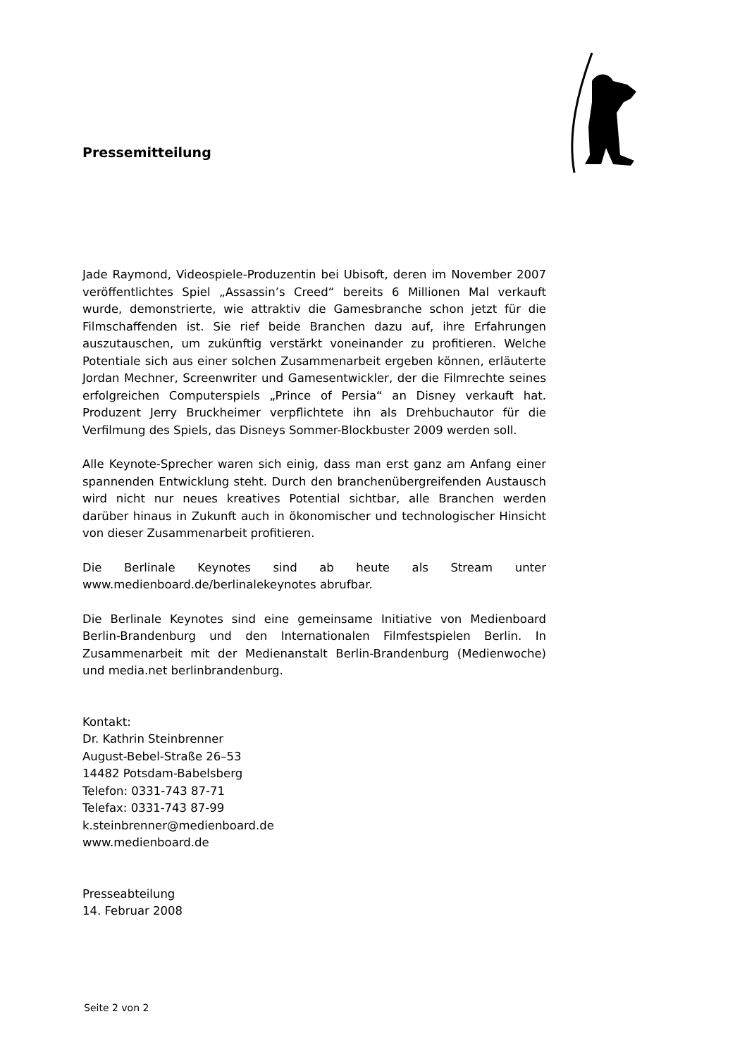Pressemitteilung
Jade Raymond, Videospiele-Produzentin bei Ubisoft, deren im November 2007 veröffentlichtes Spiel „Assassin’s Creed“ bereits 6 Millionen Mal verkauft wurde, demonstrierte, wie attraktiv die Gamesbranche schon jetzt für die Filmschaffenden ist. Sie rief beide Branchen dazu auf, ihre Erfahrungen auszutauschen, um zukünftig verstärkt voneinander zu profitieren. Welche Potentiale sich aus einer solchen Zusammenarbeit ergeben können, erläuterte Jordan Mechner, Screenwriter und Gamesentwickler, der die Filmrechte seines erfolgreichen Computerspiels „Prince of Persia“ an Disney verkauft hat. Produzent Jerry Bruckheimer verpflichtete ihn als Drehbuchautor für die Verfilmung des Spiels, das Disneys Sommer-Blockbuster 2009 werden soll.
Alle Keynote-Sprecher waren sich einig, dass man erst ganz am Anfang einer spannenden Entwicklung steht. Durch den branchenübergreifenden Austausch wird nicht nur neues kreatives Potential sichtbar, alle Branchen werden darüber hinaus in Zukunft auch in ökonomischer und technologischer Hinsicht von dieser Zusammenarbeit profitieren.
Die Berlinale Keynotes sind ab heute als Stream unter www.medienboard.de/berlinalekeynotes abrufbar.
Die Berlinale Keynotes sind eine gemeinsame Initiative von Medienboard Berlin-Brandenburg und den Internationalen Filmfestspielen Berlin. In Zusammenarbeit mit der Medienanstalt Berlin-Brandenburg (Medienwoche) und media.net berlinbrandenburg.
Kontakt:
Dr. Kathrin Steinbrenner
August-Bebel-Straße 26–53
14482 Potsdam-Babelsberg
Telefon: 0331-743 87-71
Telefax: 0331-743 87-99
k.steinbrenner@medienboard.de
www.medienboard.de
Presseabteilung
14. Februar 2008
Seite 2 von 2